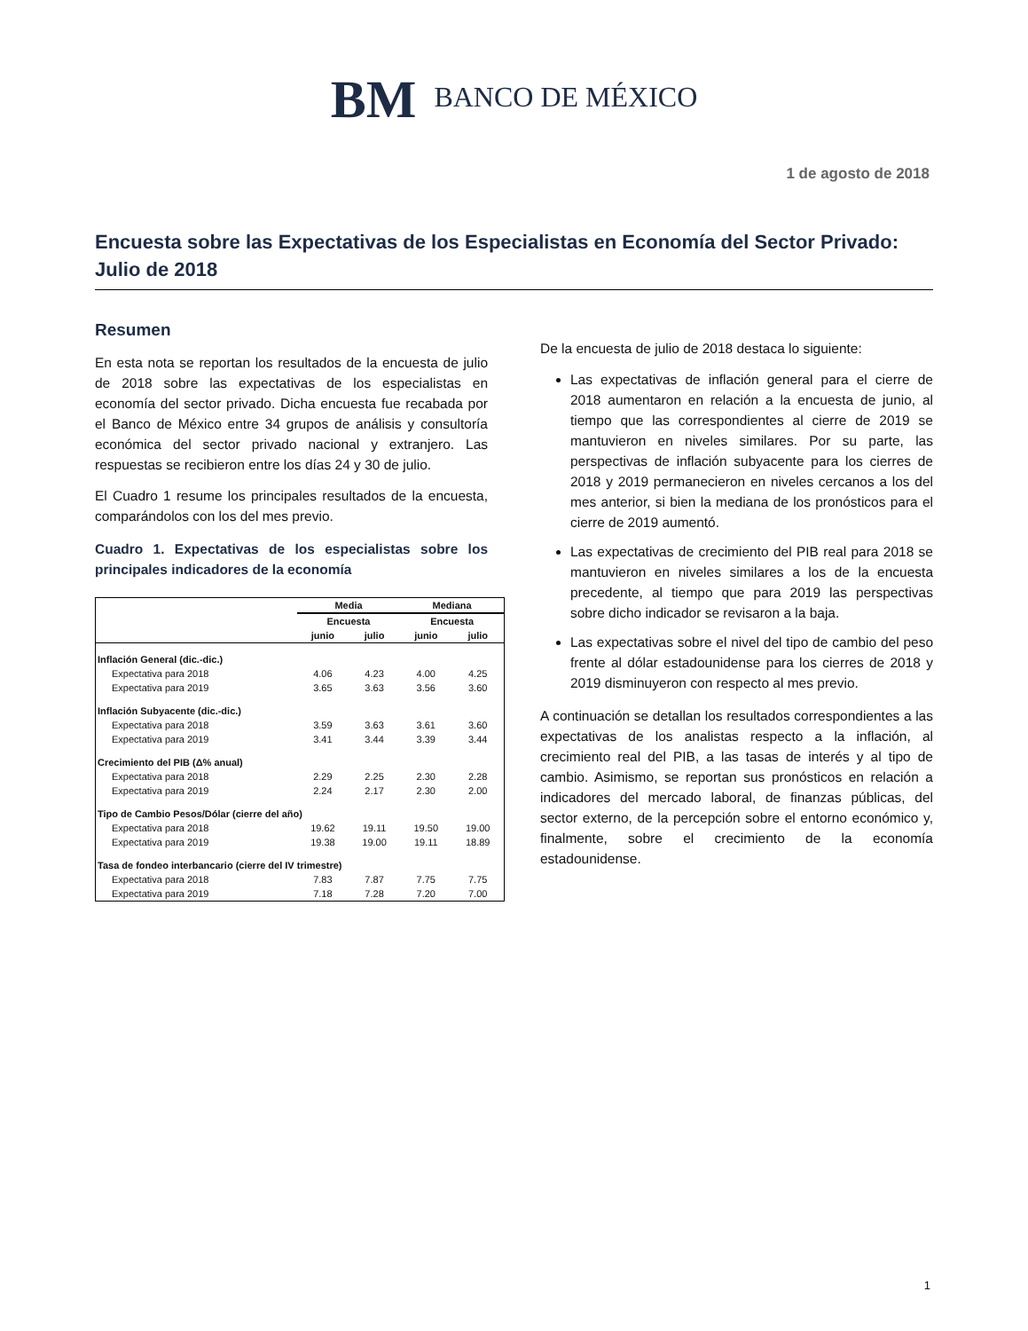BM BANCO DE MÉXICO
1 de agosto de 2018
Encuesta sobre las Expectativas de los Especialistas en Economía del Sector Privado: Julio de 2018
Resumen
En esta nota se reportan los resultados de la encuesta de julio de 2018 sobre las expectativas de los especialistas en economía del sector privado. Dicha encuesta fue recabada por el Banco de México entre 34 grupos de análisis y consultoría económica del sector privado nacional y extranjero. Las respuestas se recibieron entre los días 24 y 30 de julio.
El Cuadro 1 resume los principales resultados de la encuesta, comparándolos con los del mes previo.
Cuadro 1. Expectativas de los especialistas sobre los principales indicadores de la economía
| | Media | | Mediana | |
| --- | --- | --- | --- | --- |
| | Encuesta | | Encuesta | |
| | junio | julio | junio | julio |
| Inflación General (dic.-dic.) | | | | |
| Expectativa para 2018 | 4.06 | 4.23 | 4.00 | 4.25 |
| Expectativa para 2019 | 3.65 | 3.63 | 3.56 | 3.60 |
| Inflación Subyacente (dic.-dic.) | | | | |
| Expectativa para 2018 | 3.59 | 3.63 | 3.61 | 3.60 |
| Expectativa para 2019 | 3.41 | 3.44 | 3.39 | 3.44 |
| Crecimiento del PIB (Δ% anual) | | | | |
| Expectativa para 2018 | 2.29 | 2.25 | 2.30 | 2.28 |
| Expectativa para 2019 | 2.24 | 2.17 | 2.30 | 2.00 |
| Tipo de Cambio Pesos/Dólar (cierre del año) | | | | |
| Expectativa para 2018 | 19.62 | 19.11 | 19.50 | 19.00 |
| Expectativa para 2019 | 19.38 | 19.00 | 19.11 | 18.89 |
| Tasa de fondeo interbancario (cierre del IV trimestre) | | | | |
| Expectativa para 2018 | 7.83 | 7.87 | 7.75 | 7.75 |
| Expectativa para 2019 | 7.18 | 7.28 | 7.20 | 7.00 |
De la encuesta de julio de 2018 destaca lo siguiente:
Las expectativas de inflación general para el cierre de 2018 aumentaron en relación a la encuesta de junio, al tiempo que las correspondientes al cierre de 2019 se mantuvieron en niveles similares. Por su parte, las perspectivas de inflación subyacente para los cierres de 2018 y 2019 permanecieron en niveles cercanos a los del mes anterior, si bien la mediana de los pronósticos para el cierre de 2019 aumentó.
Las expectativas de crecimiento del PIB real para 2018 se mantuvieron en niveles similares a los de la encuesta precedente, al tiempo que para 2019 las perspectivas sobre dicho indicador se revisaron a la baja.
Las expectativas sobre el nivel del tipo de cambio del peso frente al dólar estadounidense para los cierres de 2018 y 2019 disminuyeron con respecto al mes previo.
A continuación se detallan los resultados correspondientes a las expectativas de los analistas respecto a la inflación, al crecimiento real del PIB, a las tasas de interés y al tipo de cambio. Asimismo, se reportan sus pronósticos en relación a indicadores del mercado laboral, de finanzas públicas, del sector externo, de la percepción sobre el entorno económico y, finalmente, sobre el crecimiento de la economía estadounidense.
1